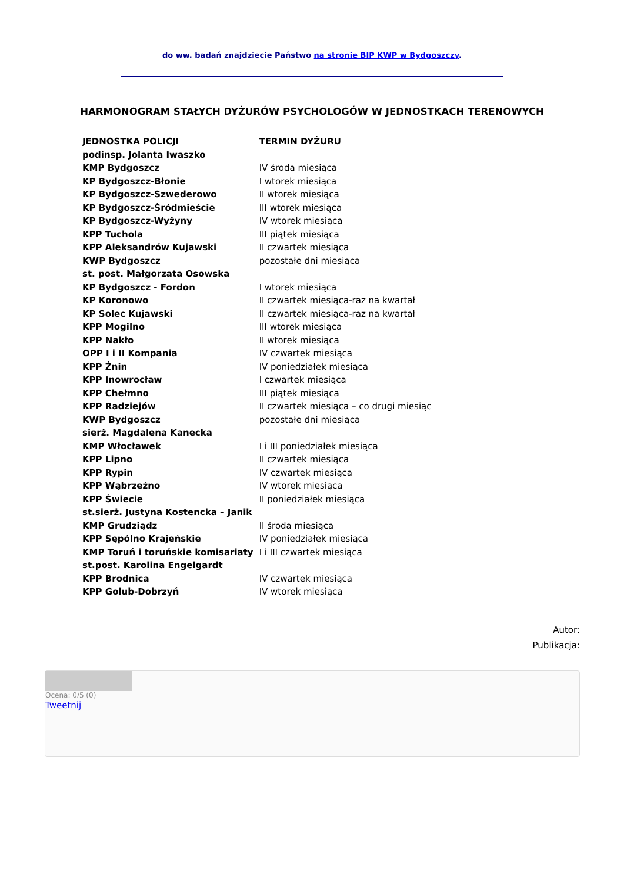do ww. badań znajdziecie Państwo na stronie BIP KWP w Bydgoszczy.
HARMONOGRAM STAŁYCH DYŻURÓW PSYCHOLOGÓW W JEDNOSTKACH TERENOWYCH
| JEDNOSTKA POLICJI | TERMIN DYŻURU |
| --- | --- |
| podinsp. Jolanta Iwaszko | |
| KMP Bydgoszcz | IV środa miesiąca |
| KP Bydgoszcz-Błonie | I wtorek miesiąca |
| KP Bydgoszcz-Szwederowo | II wtorek miesiąca |
| KP Bydgoszcz-Śródmieście | III wtorek miesiąca |
| KP Bydgoszcz-Wyżyny | IV wtorek miesiąca |
| KPP Tuchola | III piątek miesiąca |
| KPP Aleksandrów Kujawski | II czwartek miesiąca |
| KWP Bydgoszcz | pozostałe dni miesiąca |
| st. post. Małgorzata Osowska | |
| KP Bydgoszcz - Fordon | I wtorek miesiąca |
| KP Koronowo | II czwartek miesiąca-raz na kwartał |
| KP Solec Kujawski | II czwartek miesiąca-raz na kwartał |
| KPP Mogilno | III wtorek miesiąca |
| KPP Nakło | II wtorek miesiąca |
| OPP I i II Kompania | IV czwartek miesiąca |
| KPP Żnin | IV poniedziałek miesiąca |
| KPP Inowrocław | I czwartek miesiąca |
| KPP Chełmno | III piątek miesiąca |
| KPP Radziejów | II czwartek miesiąca – co drugi miesiąc |
| KWP Bydgoszcz | pozostałe dni miesiąca |
| sierż. Magdalena Kanecka | |
| KMP Włocławek | I i III poniedziałek miesiąca |
| KPP Lipno | II czwartek miesiąca |
| KPP Rypin | IV czwartek miesiąca |
| KPP Wąbrzeźno | IV wtorek miesiąca |
| KPP Świecie | II poniedziałek miesiąca |
| st.sierż. Justyna Kostencka – Janik | |
| KMP Grudziądz | II środa miesiąca |
| KPP Sępólno Krajeńskie | IV poniedziałek miesiąca |
| KMP Toruń i toruńskie komisariaty | I i III czwartek miesiąca |
| st.post. Karolina Engelgardt | |
| KPP Brodnica | IV czwartek miesiąca |
| KPP Golub-Dobrzyń | IV wtorek miesiąca |
Autor:
Publikacja:
Ocena: 0/5 (0)
Tweetnij